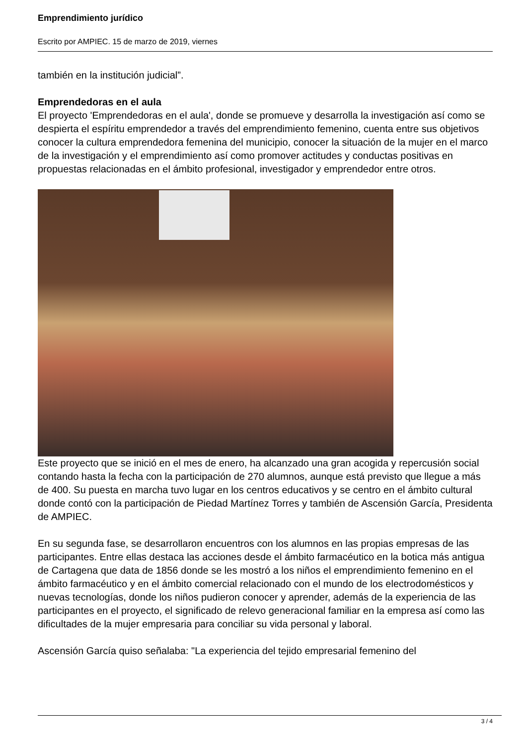Emprendimiento jurídico
Escrito por AMPIEC. 15 de marzo de 2019, viernes
también en la institución judicial”.
Emprendedoras en el aula
El proyecto 'Emprendedoras en el aula', donde se promueve y desarrolla la investigación así como se despierta el espíritu emprendedor a través del emprendimiento femenino, cuenta entre sus objetivos conocer la cultura emprendedora femenina del municipio, conocer la situación de la mujer en el marco de la investigación y el emprendimiento así como promover actitudes y conductas positivas en propuestas relacionadas en el ámbito profesional, investigador y emprendedor entre otros.
Este proyecto que se inició en el mes de enero, ha alcanzado una gran acogida y repercusión social contando hasta la fecha con la participación de 270 alumnos, aunque está previsto que llegue a más de 400. Su puesta en marcha tuvo lugar en los centros educativos y se centro en el ámbito cultural donde contó con la participación de Piedad Martínez Torres y también de Ascensión García, Presidenta de AMPIEC.
En su segunda fase, se desarrollaron encuentros con los alumnos en las propias empresas de las participantes. Entre ellas destaca las acciones desde el ámbito farmacéutico en la botica más antigua de Cartagena que data de 1856 donde se les mostró a los niños el emprendimiento femenino en el ámbito farmacéutico y en el ámbito comercial relacionado con el mundo de los electrodomésticos y nuevas tecnologías, donde los niños pudieron conocer y aprender, además de la experiencia de las participantes en el proyecto, el significado de relevo generacional familiar en la empresa así como las dificultades de la mujer empresaria para conciliar su vida personal y laboral.
Ascensión García quiso señalaba: "La experiencia del tejido empresarial femenino del
3 / 4